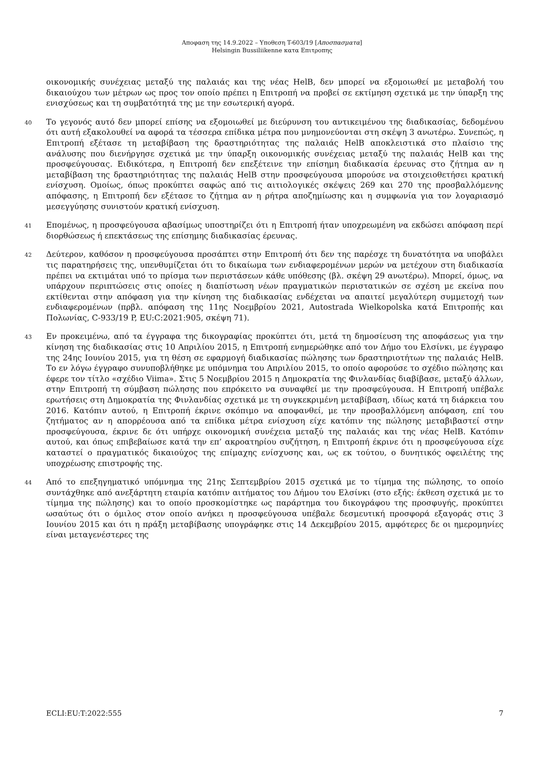Αποφαση της 14.9.2022 – Υποθεση T-603/19 [Αποσπασματα]
Helsingin Bussiliikenne κατα Επιτροπης
οικονομικής συνέχειας μεταξύ της παλαιάς και της νέας HelB, δεν μπορεί να εξομοιωθεί με μεταβολή του δικαιούχου των μέτρων ως προς τον οποίο πρέπει η Επιτροπή να προβεί σε εκτίμηση σχετικά με την ύπαρξη της ενισχύσεως και τη συμβατότητά της με την εσωτερική αγορά.
40
Το γεγονός αυτό δεν μπορεί επίσης να εξομοιωθεί με διεύρυνση του αντικειμένου της διαδικασίας, δεδομένου ότι αυτή εξακολουθεί να αφορά τα τέσσερα επίδικα μέτρα που μνημονεύονται στη σκέψη 3 ανωτέρω. Συνεπώς, η Επιτροπή εξέτασε τη μεταβίβαση της δραστηριότητας της παλαιάς HelB αποκλειστικά στο πλαίσιο της ανάλυσης που διενήργησε σχετικά με την ύπαρξη οικονομικής συνέχειας μεταξύ της παλαιάς HelB και της προσφεύγουσας. Ειδικότερα, η Επιτροπή δεν επεξέτεινε την επίσημη διαδικασία έρευνας στο ζήτημα αν η μεταβίβαση της δραστηριότητας της παλαιάς HelB στην προσφεύγουσα μπορούσε να στοιχειοθετήσει κρατική ενίσχυση. Ομοίως, όπως προκύπτει σαφώς από τις αιτιολογικές σκέψεις 269 και 270 της προσβαλλόμενης απόφασης, η Επιτροπή δεν εξέτασε το ζήτημα αν η ρήτρα αποζημίωσης και η συμφωνία για τον λογαριασμό μεσεγγύησης συνιστούν κρατική ενίσχυση.
41
Επομένως, η προσφεύγουσα αβασίμως υποστηρίζει ότι η Επιτροπή ήταν υποχρεωμένη να εκδώσει απόφαση περί διορθώσεως ή επεκτάσεως της επίσημης διαδικασίας έρευνας.
42
Δεύτερον, καθόσον η προσφεύγουσα προσάπτει στην Επιτροπή ότι δεν της παρέσχε τη δυνατότητα να υποβάλει τις παρατηρήσεις της, υπενθυμίζεται ότι το δικαίωμα των ενδιαφερομένων μερών να μετέχουν στη διαδικασία πρέπει να εκτιμάται υπό το πρίσμα των περιστάσεων κάθε υπόθεσης (βλ. σκέψη 29 ανωτέρω). Μπορεί, όμως, να υπάρχουν περιπτώσεις στις οποίες η διαπίστωση νέων πραγματικών περιστατικών σε σχέση με εκείνα που εκτίθενται στην απόφαση για την κίνηση της διαδικασίας ενδέχεται να απαιτεί μεγαλύτερη συμμετοχή των ενδιαφερομένων (πρβλ. απόφαση της 11ης Νοεμβρίου 2021, Autostrada Wielkopolska κατά Επιτροπής και Πολωνίας, C-933/19 P, EU:C:2021:905, σκέψη 71).
43
Εν προκειμένω, από τα έγγραφα της δικογραφίας προκύπτει ότι, μετά τη δημοσίευση της αποφάσεως για την κίνηση της διαδικασίας στις 10 Απριλίου 2015, η Επιτροπή ενημερώθηκε από τον Δήμο του Ελσίνκι, με έγγραφο της 24ης Ιουνίου 2015, για τη θέση σε εφαρμογή διαδικασίας πώλησης των δραστηριοτήτων της παλαιάς HelB. Το εν λόγω έγγραφο συνυποβλήθηκε με υπόμνημα του Απριλίου 2015, το οποίο αφορούσε το σχέδιο πώλησης και έφερε τον τίτλο «σχέδιο Viima». Στις 5 Νοεμβρίου 2015 η Δημοκρατία της Φινλανδίας διαβίβασε, μεταξύ άλλων, στην Επιτροπή τη σύμβαση πώλησης που επρόκειτο να συναφθεί με την προσφεύγουσα. Η Επιτροπή υπέβαλε ερωτήσεις στη Δημοκρατία της Φινλανδίας σχετικά με τη συγκεκριμένη μεταβίβαση, ιδίως κατά τη διάρκεια του 2016. Κατόπιν αυτού, η Επιτροπή έκρινε σκόπιμο να αποφανθεί, με την προσβαλλόμενη απόφαση, επί του ζητήματος αν η απορρέουσα από τα επίδικα μέτρα ενίσχυση είχε κατόπιν της πώλησης μεταβιβαστεί στην προσφεύγουσα, έκρινε δε ότι υπήρχε οικονομική συνέχεια μεταξύ της παλαιάς και της νέας HelB. Κατόπιν αυτού, και όπως επιβεβαίωσε κατά την επ’ ακροατηρίου συζήτηση, η Επιτροπή έκρινε ότι η προσφεύγουσα είχε καταστεί ο πραγματικός δικαιούχος της επίμαχης ενίσχυσης και, ως εκ τούτου, ο δυνητικός οφειλέτης της υποχρέωσης επιστροφής της.
44
Από το επεξηγηματικό υπόμνημα της 21ης Σεπτεμβρίου 2015 σχετικά με το τίμημα της πώλησης, το οποίο συντάχθηκε από ανεξάρτητη εταιρία κατόπιν αιτήματος του Δήμου του Ελσίνκι (στο εξής: έκθεση σχετικά με το τίμημα της πώλησης) και το οποίο προσκομίστηκε ως παράρτημα του δικογράφου της προσφυγής, προκύπτει ωσαύτως ότι ο όμιλος στον οποίο ανήκει η προσφεύγουσα υπέβαλε δεσμευτική προσφορά εξαγοράς στις 3 Ιουνίου 2015 και ότι η πράξη μεταβίβασης υπογράφηκε στις 14 Δεκεμβρίου 2015, αμφότερες δε οι ημερομηνίες είναι μεταγενέστερες της
ECLI:EU:T:2022:555 7